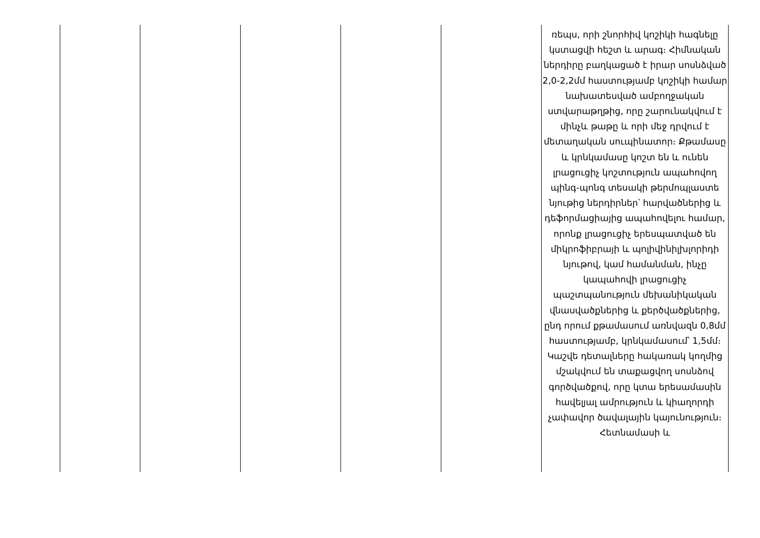| | | | | | ռեպս, որի շնորհիվ կոշիկի հագնելը կստացվի հեշտ և արագ։ Հիմնական ներդիրը բաղկացած է իրար սոսնձված 2,0-2,2մմ հաստությամբ կոշիկի համար նախատեսված ամբողջական ստվարաթղթից, որը շարունակվում է մինչև թաթը և որի մեջ դրվում է մետաղական սուպինատոր։ Քթամասը և կրնկամասը կոշտ են և ունեն լրացուցիչ կոշտություն ապահովող պինգ-պոնգ տեսակի թերմոպլաստե նյութից ներդիրներ՝ հարվածներից և դեֆորմացիայից ապահովելու համար, որոնք լրացուցիչ երեսպատված են միկրոֆիբրայի և պոլիվինիլխլորիդի նյութով, կամ համանման, ինչը կապահովի լրացուցիչ պաշտպանություն մեխանիկական վնասվածքներից և քերծվածքներից, ընդ որում քթամասում առնվազն 0,8մմ հաստությամբ, կրնկամասում՝ 1,5մմ։ Կաշվե դետալները հակառակ կողմից մշակվում են տաքացվող սոսնձով գործվածքով, որը կտա երեսամասին հավելյալ ամրություն և կիաղորդի չափավոր ծավալային կայունություն։ Հետնամասի և |